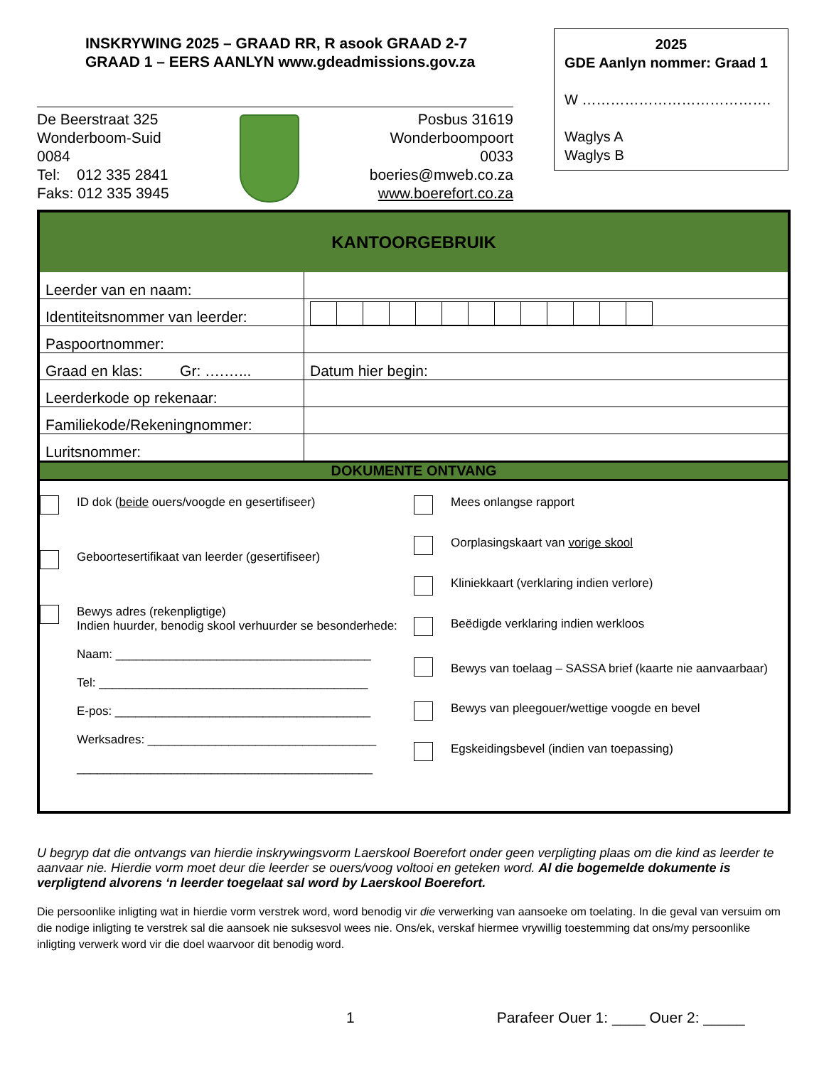INSKRYWING 2025 – GRAAD RR, R asook GRAAD 2-7
GRAAD 1 – EERS AANLYN www.gdeadmissions.gov.za
2025
GDE Aanlyn nommer: Graad 1
W ………………………………….
Waglys A
Waglys B
De Beerstraat 325
Wonderboom-Suid
0084
Tel: 012 335 2841
Faks: 012 335 3945
Posbus 31619
Wonderboompoort
0033
boeries@mweb.co.za
www.boerefort.co.za
KANTOORGEBRUIK
| Leerder van en naam: | |
| Identiteitsnommer van leerder: | |
| Paspoortnommer: | |
| Graad en klas: Gr: ….…... | Datum hier begin: |
| Leerderkode op rekenaar: | |
| Familiekode/Rekeningnommer: | |
| Luritsnommer: | |
DOKUMENTE ONTVANG
ID dok (beide ouers/voogde en gesertifiseer)
Geboortesertifikaat van leerder (gesertifiseer)
Bewys adres (rekenpligtige)
Indien huurder, benodig skool verhuurder se besonderhede:
Naam: ______________________________________
Tel: ________________________________________
E-pos: ______________________________________
Werksadres: __________________________________
____________________________________________
Mees onlangse rapport
Oorplasingskaart van vorige skool
Kliniekkaart (verklaring indien verlore)
Beëdigde verklaring indien werkloos
Bewys van toelaag – SASSA brief (kaarte nie aanvaarbaar)
Bewys van pleegouer/wettige voogde en bevel
Egskeidingsbevel (indien van toepassing)
U begryp dat die ontvangs van hierdie inskrywingsvorm Laerskool Boerefort onder geen verpligting plaas om die kind as leerder te aanvaar nie. Hierdie vorm moet deur die leerder se ouers/voog voltooi en geteken word. Al die bogemelde dokumente is verpligtend alvorens ‘n leerder toegelaat sal word by Laerskool Boerefort.
Die persoonlike inligting wat in hierdie vorm verstrek word, word benodig vir die verwerking van aansoeke om toelating. In die geval van versuim om die nodige inligting te verstrek sal die aansoek nie suksesvol wees nie. Ons/ek, verskaf hiermee vrywillig toestemming dat ons/my persoonlike inligting verwerk word vir die doel waarvoor dit benodig word.
1 Parafeer Ouer 1: ____ Ouer 2: _____